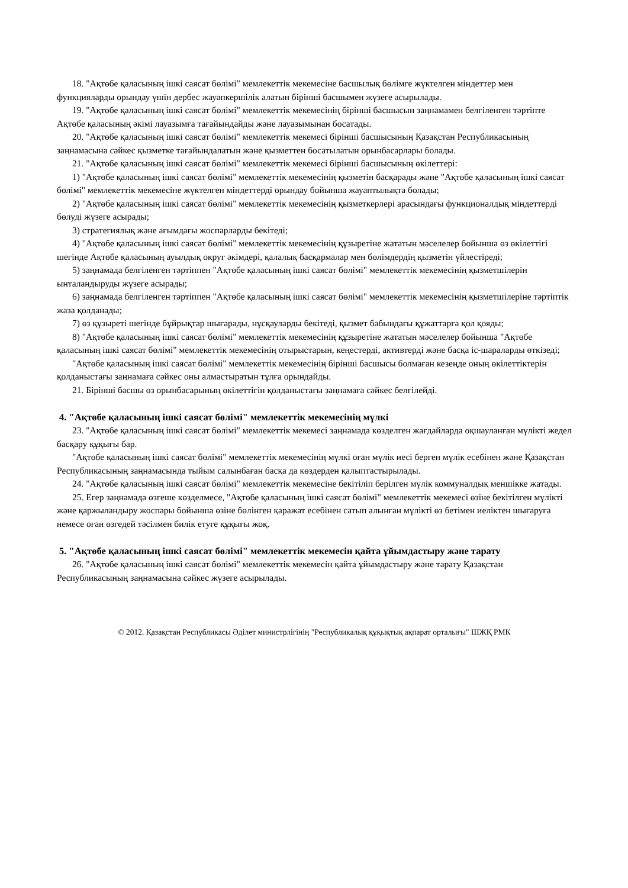18. "Ақтөбе қаласының ішкі саясат бөлімі" мемлекеттік мекемесіне басшылық бөлімге жүктелген міндеттер мен функцияларды орындау үшін дербес жауапкершілік алатын бірінші басшымен жүзеге асырылады.
19. "Ақтөбе қаласының ішкі саясат бөлімі" мемлекеттік мекемесінің бірінші басшысын заңнамамен белгіленген тәртіпте Ақтөбе қаласының әкімі лауазымға тағайындайды және лауазымынан босатады.
20. "Ақтөбе қаласының ішкі саясат бөлімі" мемлекеттік мекемесі бірінші басшысының Қазақстан Республикасының заңнамасына сәйкес қызметке тағайындалатын және қызметтен босатылатын орынбасарлары болады.
21. "Ақтөбе қаласының ішкі саясат бөлімі" мемлекеттік мекемесі бірінші басшысының өкілеттері:
1) "Ақтөбе қаласының ішкі саясат бөлімі" мемлекеттік мекемесінің қызметін басқарады және "Ақтөбе қаласының ішкі саясат бөлімі" мемлекеттік мекемесіне жүктелген міндеттерді орындау бойынша жауаптылықта болады;
2) "Ақтөбе қаласының ішкі саясат бөлімі" мемлекеттік мекемесінің қызметкерлері арасындағы функционалдық міндеттерді бөлуді жүзеге асырады;
3) стратегиялық және ағымдағы жоспарларды бекітеді;
4) "Ақтөбе қаласының ішкі саясат бөлімі" мемлекеттік мекемесінің құзыретіне жататын мәселелер бойынша өз өкілеттігі шегінде Ақтөбе қаласының ауылдық округ әкімдері, қалалық басқармалар мен бөлімдердің қызметін үйлестіреді;
5) заңнамада белгіленген тәртіппен "Ақтөбе қаласының ішкі саясат бөлімі" мемлекеттік мекемесінің қызметшілерін ынталандыруды жүзеге асырады;
6) заңнамада белгіленген тәртіппен "Ақтөбе қаласының ішкі саясат бөлімі" мемлекеттік мекемесінің қызметшілеріне тәртіптік жаза қолданады;
7) өз құзыреті шегінде бұйрықтар шығарады, нұсқауларды бекітеді, қызмет бабындағы құжаттарға қол қояды;
8) "Ақтөбе қаласының ішкі саясат бөлімі" мемлекеттік мекемесінің құзыретіне жататын мәселелер бойынша "Ақтөбе қаласының ішкі саясат бөлімі" мемлекеттік мекемесінің отырыстарын, кеңестерді, активтерді және басқа іс-шараларды өткізеді;
"Ақтөбе қаласының ішкі саясат бөлімі" мемлекеттік мекемесінің бірінші басшысы болмаған кезеңде оның өкілеттіктерін қолданыстағы заңнамаға сәйкес оны алмастыратын тұлға орындайды.
21. Бірінші басшы өз орынбасарының өкілеттігін қолданыстағы заңнамаға сәйкес белгілейді.
4. "Ақтөбе қаласының ішкі саясат бөлімі" мемлекеттік мекемесінің мүлкі
23. "Ақтөбе қаласының ішкі саясат бөлімі" мемлекеттік мекемесі заңнамада көзделген жағдайларда оқшауланған мүлікті жедел басқару құқығы бар.
"Ақтөбе қаласының ішкі саясат бөлімі" мемлекеттік мекемесінің мүлкі оған мүлік иесі берген мүлік есебінен және Қазақстан Республикасының заңнамасында тыйым салынбаған басқа да көздерден қалыптастырылады.
24. "Ақтөбе қаласының ішкі саясат бөлімі" мемлекеттік мекемесіне бекітіліп берілген мүлік коммуналдық меншікке жатады.
25. Егер заңнамада өзгеше көзделмесе, "Ақтөбе қаласының ішкі саясат бөлімі" мемлекеттік мекемесі өзіне бекітілген мүлікті және қаржыландыру жоспары бойынша өзіне бөлінген қаражат есебінен сатып алынған мүлікті өз бетімен иеліктен шығаруға немесе оған өзгедей тәсілмен билік етуге құқығы жоқ.
5. "Ақтөбе қаласының ішкі саясат бөлімі" мемлекеттік мекемесін қайта ұйымдастыру және тарату
26. "Ақтөбе қаласының ішкі саясат бөлімі" мемлекеттік мекемесін қайта ұйымдастыру және тарату Қазақстан Республикасының заңнамасына сәйкес жүзеге асырылады.
© 2012. Қазақстан Республикасы Әділет министрлігінің "Республикалық құқықтық ақпарат орталығы" ШЖҚ РМК